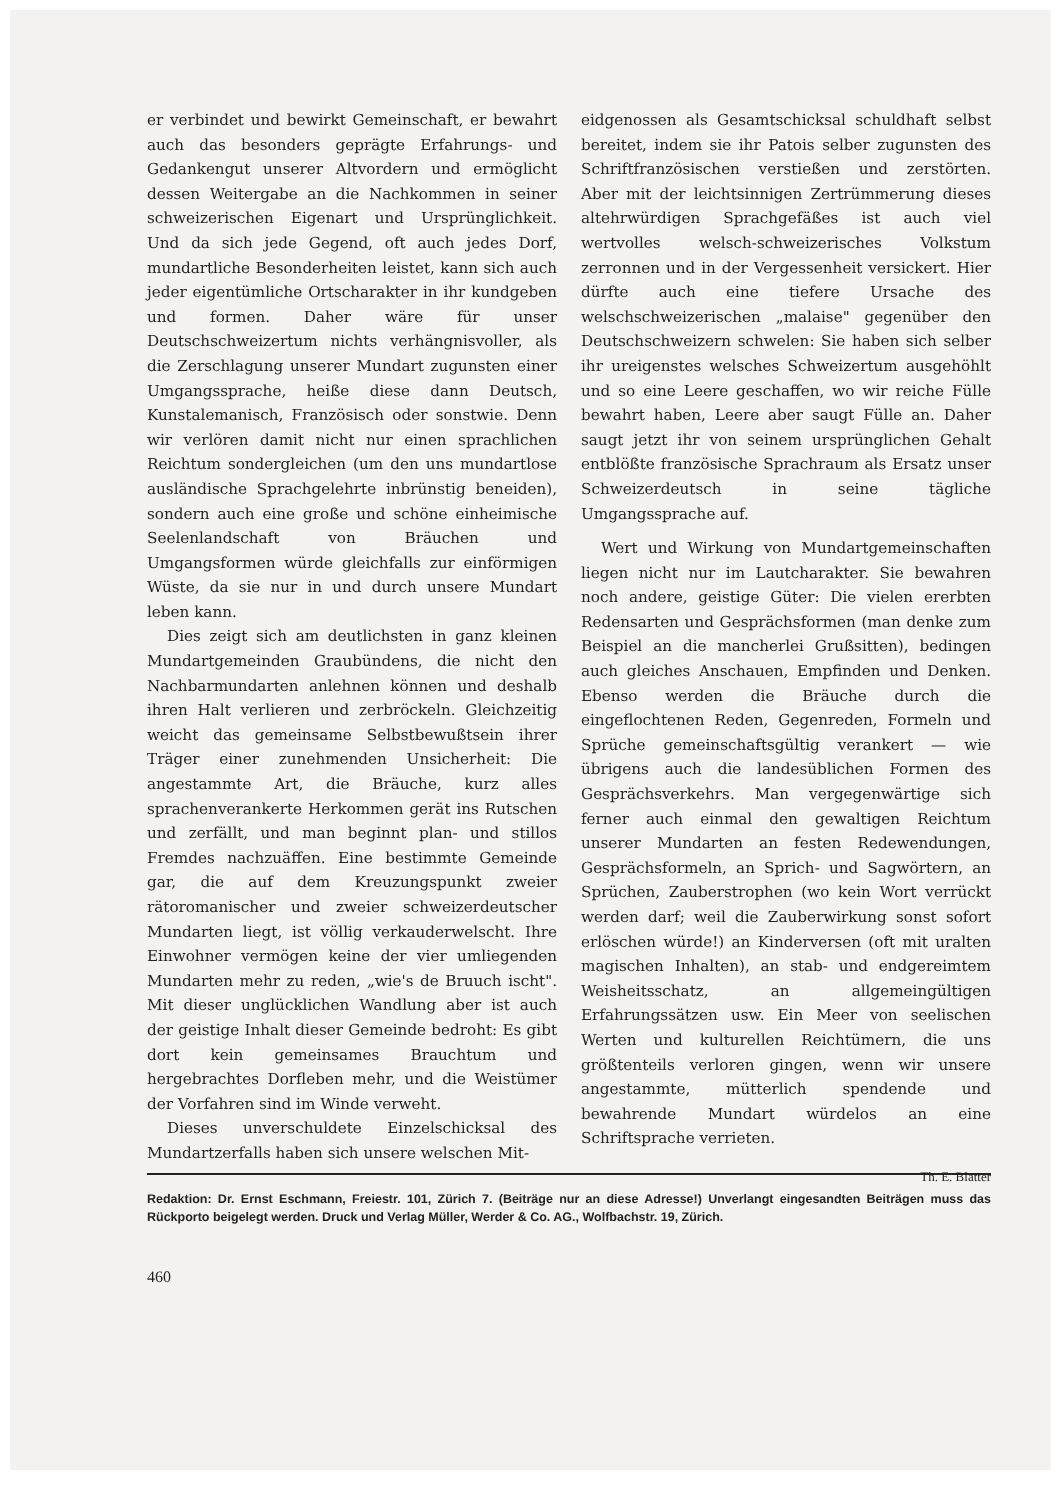er verbindet und bewirkt Gemeinschaft, er bewahrt auch das besonders geprägte Erfahrungs- und Gedankengut unserer Altvordern und ermöglicht dessen Weitergabe an die Nachkommen in seiner schweizerischen Eigenart und Ursprünglichkeit. Und da sich jede Gegend, oft auch jedes Dorf, mundartliche Besonderheiten leistet, kann sich auch jeder eigentümliche Ortscharakter in ihr kundgeben und formen. Daher wäre für unser Deutschschweizertum nichts verhängnisvoller, als die Zerschlagung unserer Mundart zugunsten einer Umgangssprache, heiße diese dann Deutsch, Kunstalemanisch, Französisch oder sonstwie. Denn wir verlören damit nicht nur einen sprachlichen Reichtum sondergleichen (um den uns mundartlose ausländische Sprachgelehrte inbrünstig beneiden), sondern auch eine große und schöne einheimische Seelenlandschaft von Bräuchen und Umgangsformen würde gleichfalls zur einförmigen Wüste, da sie nur in und durch unsere Mundart leben kann.
Dies zeigt sich am deutlichsten in ganz kleinen Mundartgemeinden Graubündens, die nicht den Nachbarmundarten anlehnen können und deshalb ihren Halt verlieren und zerbröckeln. Gleichzeitig weicht das gemeinsame Selbstbewußtsein ihrer Träger einer zunehmenden Unsicherheit: Die angestammte Art, die Bräuche, kurz alles sprachenverankerte Herkommen gerät ins Rutschen und zerfällt, und man beginnt plan- und stillos Fremdes nachzuäffen. Eine bestimmte Gemeinde gar, die auf dem Kreuzungspunkt zweier rätoromanischer und zweier schweizerdeutscher Mundarten liegt, ist völlig verkauderwelscht. Ihre Einwohner vermögen keine der vier umliegenden Mundarten mehr zu reden, „wie's de Bruuch ischt". Mit dieser unglücklichen Wandlung aber ist auch der geistige Inhalt dieser Gemeinde bedroht: Es gibt dort kein gemeinsames Brauchtum und hergebrachtes Dorfleben mehr, und die Weistümer der Vorfahren sind im Winde verweht.
Dieses unverschuldete Einzelschicksal des Mundartzerfalls haben sich unsere welschen Mit-
eidgenossen als Gesamtschicksal schuldhaft selbst bereitet, indem sie ihr Patois selber zugunsten des Schriftfranzösischen verstießen und zerstörten. Aber mit der leichtsinnigen Zertrümmerung dieses altehrwürdigen Sprachgefäßes ist auch viel wertvolles welsch-schweizerisches Volkstum zerronnen und in der Vergessenheit versickert. Hier dürfte auch eine tiefere Ursache des welschschweizerischen „malaise" gegenüber den Deutschschweizern schwelen: Sie haben sich selber ihr ureigenstes welsches Schweizertum ausgehöhlt und so eine Leere geschaffen, wo wir reiche Fülle bewahrt haben, Leere aber saugt Fülle an. Daher saugt jetzt ihr von seinem ursprünglichen Gehalt entblößte französische Sprachraum als Ersatz unser Schweizerdeutsch in seine tägliche Umgangssprache auf.
Wert und Wirkung von Mundartgemeinschaften liegen nicht nur im Lautcharakter. Sie bewahren noch andere, geistige Güter: Die vielen ererbten Redensarten und Gesprächsformen (man denke zum Beispiel an die mancherlei Grußsitten), bedingen auch gleiches Anschauen, Empfinden und Denken. Ebenso werden die Bräuche durch die eingeflochtenen Reden, Gegenreden, Formeln und Sprüche gemeinschaftsgültig verankert — wie übrigens auch die landesüblichen Formen des Gesprächsverkehrs. Man vergegenwärtige sich ferner auch einmal den gewaltigen Reichtum unserer Mundarten an festen Redewendungen, Gesprächsformeln, an Sprich- und Sagwörtern, an Sprüchen, Zauberstrophen (wo kein Wort verrückt werden darf; weil die Zauberwirkung sonst sofort erlöschen würde!) an Kinderversen (oft mit uralten magischen Inhalten), an stab- und endgereimtem Weisheitsschatz, an allgemeingültigen Erfahrungssätzen usw. Ein Meer von seelischen Werten und kulturellen Reichtümern, die uns größtenteils verloren gingen, wenn wir unsere angestammte, mütterlich spendende und bewahrende Mundart würdelos an eine Schriftsprache verrieten.
Th. E. Blatter
Redaktion: Dr. Ernst Eschmann, Freiestr. 101, Zürich 7. (Beiträge nur an diese Adresse!) Unverlangt eingesandten Beiträgen muss das Rückporto beigelegt werden. Druck und Verlag Müller, Werder & Co. AG., Wolfbachstr. 19, Zürich.
460